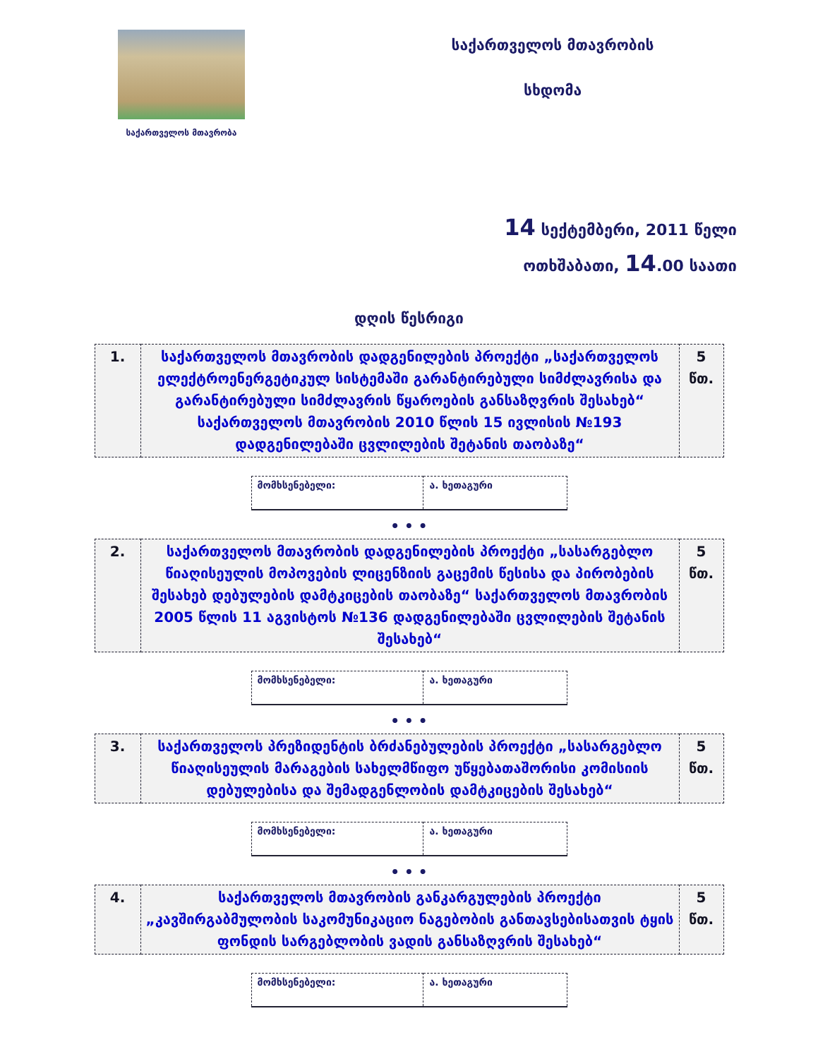საქართველოს მთავრობა
საქართველოს მთავრობის
სხდომა
14 სექტემბერი, 2011 წელი
ოთხშაბათი, 14.00 საათი
დღის წესრიგი
| 1. | საქართველოს მთავრობის დადგენილების პროექტი „საქართველოს ელექტროენერგეტიკულ სისტემაში გარანტირებული სიმძლავრისა და გარანტირებული სიმძლავრის წყაროების განსაზღვრის შესახებ“ საქართველოს მთავრობის 2010 წლის 15 ივლისის №193 დადგენილებაში ცვლილების შეტანის თაობაზე“ | 5 წთ. |
| მომხსენებელი: | ა. ხეთაგური |
• • •
| 2. | საქართველოს მთავრობის დადგენილების პროექტი „სასარგებლო წიაღისეულის მოპოვების ლიცენზიის გაცემის წესისა და პირობების შესახებ დებულების დამტკიცების თაობაზე“ საქართველოს მთავრობის 2005 წლის 11 აგვისტოს №136 დადგენილებაში ცვლილების შეტანის შესახებ“ | 5 წთ. |
| მომხსენებელი: | ა. ხეთაგური |
• • •
| 3. | საქართველოს პრეზიდენტის ბრძანებულების პროექტი „სასარგებლო წიაღისეულის მარაგების სახელმწიფო უწყებათაშორისი კომისიის დებულებისა და შემადგენლობის დამტკიცების შესახებ“ | 5 წთ. |
| მომხსენებელი: | ა. ხეთაგური |
• • •
| 4. | საქართველოს მთავრობის განკარგულების პროექტი „კავშირგაბმულობის საკომუნიკაციო ნაგებობის განთავსებისათვის ტყის ფონდის სარგებლობის ვადის განსაზღვრის შესახებ“ | 5 წთ. |
| მომხსენებელი: | ა. ხეთაგური |